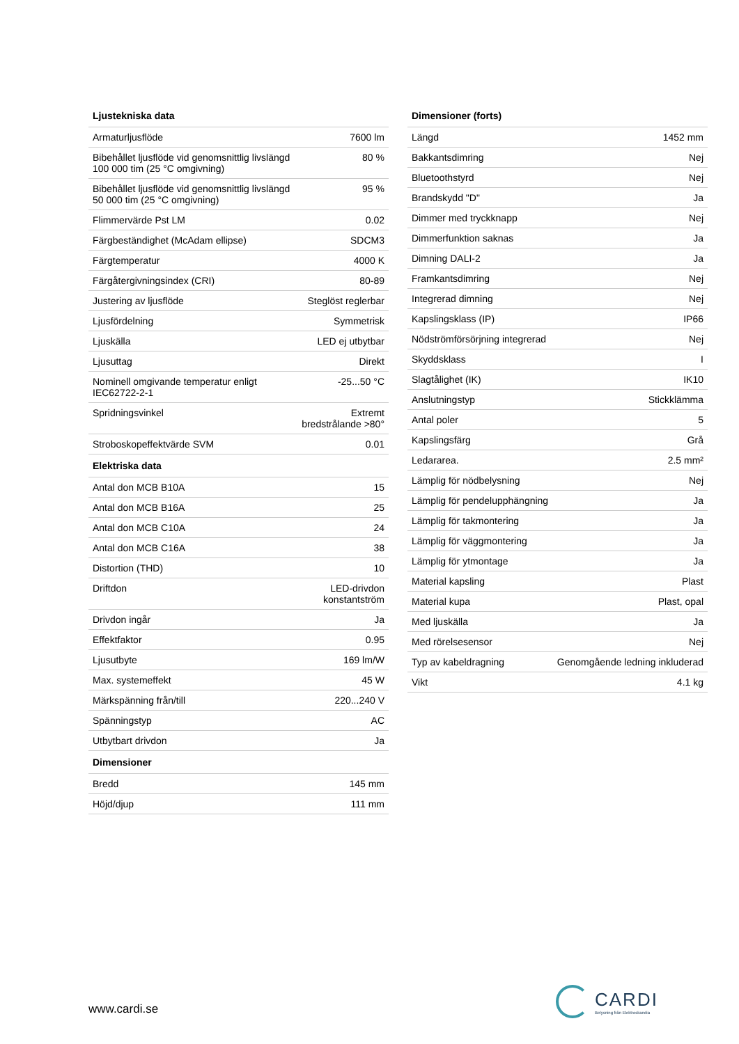| Ljustekniska data | |
| --- | --- |
| Armaturljusflöde | 7600 lm |
| Bibehållet ljusflöde vid genomsnittlig livslängd 100 000 tim (25 °C omgivning) | 80 % |
| Bibehållet ljusflöde vid genomsnittlig livslängd 50 000 tim (25 °C omgivning) | 95 % |
| Flimmervärde Pst LM | 0.02 |
| Färgbeständighet (McAdam ellipse) | SDCM3 |
| Färgtemperatur | 4000 K |
| Färgåtergivningsindex (CRI) | 80-89 |
| Justering av ljusflöde | Steglöst reglerbar |
| Ljusfördelning | Symmetrisk |
| Ljuskälla | LED ej utbytbar |
| Ljusuttag | Direkt |
| Nominell omgivande temperatur enligt IEC62722-2-1 | -25...50 °C |
| Spridningsvinkel | Extremt bredstrålande >80° |
| Stroboskopeffektvärde SVM | 0.01 |
| Elektriska data | |
| Antal don MCB B10A | 15 |
| Antal don MCB B16A | 25 |
| Antal don MCB C10A | 24 |
| Antal don MCB C16A | 38 |
| Distortion (THD) | 10 |
| Driftdon | LED-drivdon konstantström |
| Drivdon ingår | Ja |
| Effektfaktor | 0.95 |
| Ljusutbyte | 169 lm/W |
| Max. systemeffekt | 45 W |
| Märkspänning från/till | 220...240 V |
| Spänningstyp | AC |
| Utbytbart drivdon | Ja |
| Dimensioner | |
| Bredd | 145 mm |
| Höjd/djup | 111 mm |
| Dimensioner (forts) | |
| --- | --- |
| Längd | 1452 mm |
| Bakkantsdimring | Nej |
| Bluetoothstyrd | Nej |
| Brandskydd "D" | Ja |
| Dimmer med tryckknapp | Nej |
| Dimmerfunktion saknas | Ja |
| Dimning DALI-2 | Ja |
| Framkantsdimring | Nej |
| Integrerad dimning | Nej |
| Kapslingsklass (IP) | IP66 |
| Nödströmförsörjning integrerad | Nej |
| Skyddsklass | I |
| Slagtålighet (IK) | IK10 |
| Anslutningstyp | Stickklämma |
| Antal poler | 5 |
| Kapslingsfärg | Grå |
| Ledararea. | 2.5 mm² |
| Lämplig för nödbelysning | Nej |
| Lämplig för pendelupphängning | Ja |
| Lämplig för takmontering | Ja |
| Lämplig för väggmontering | Ja |
| Lämplig för ytmontage | Ja |
| Material kapsling | Plast |
| Material kupa | Plast, opal |
| Med ljuskälla | Ja |
| Med rörelsesensor | Nej |
| Typ av kabeldragning | Genomgående ledning inkluderad |
| Vikt | 4.1 kg |
www.cardi.se
CARDI
Belysning från Elektroskandia